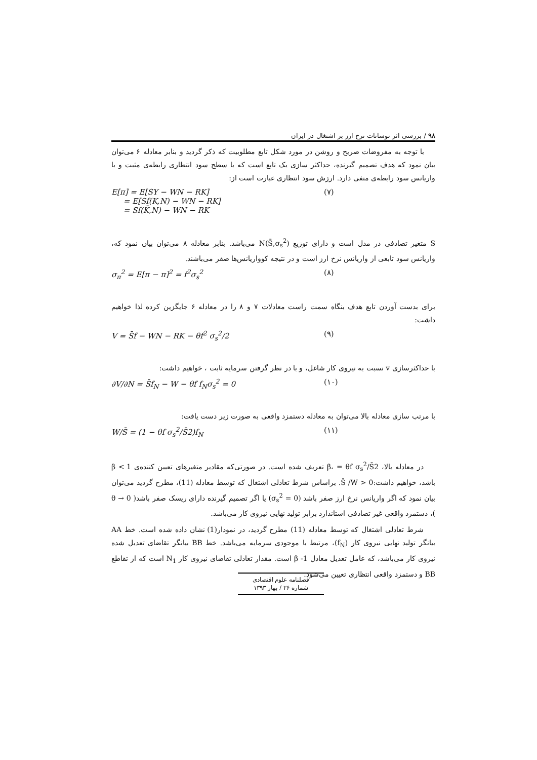۹۸ / بررسی اثر نوسانات نرخ ارز بر اشتغال در ایران
با توجه به مفروضات صریح و روشن در مورد شکل تابع مطلوبیت که ذکر گردید و بنابر معادله ۶ می‌توان بیان نمود که هدف تصمیم گیرنده، حداکثر سازی یک تابع است که با سطح سود انتظاری رابطه‌ی مثبت و با واریانس سود رابطه‌ی منفی دارد. ارزش سود انتظاری عبارت است از:
E[π] = E[SY − WN − RK]
= E[Sf(K,N) − WN − RK]
= Sf(K̄,N) − WN − RK (۷)
S متغیر تصادفی در مدل است و دارای توزیع N(S̄,σ<sub>s</sub><sup>2</sup>) می‌باشد. بنابر معادله ۸ می‌توان بیان نمود که، واریانس سود تابعی از واریانس نرخ ارز است و در نتیجه کوواریانس‌ها صفر می‌باشند.
σ<sub>π</sub><sup>2</sup> = E[π − π]<sup>2</sup> = f<sup>2</sup>σ<sub>s</sub><sup>2</sup> (۸)
برای بدست آوردن تابع هدف بنگاه سمت راست معادلات ۷ و ۸ را در معادله ۶ جایگزین کرده لذا خواهیم داشت:
V = S̄f − WN − RK − θf<sup>2</sup> σ<sub>s</sub><sup>2</sup>/2 (۹)
با حداکثرسازی v نسبت به نیروی کار شاغل، و با در نظر گرفتن سرمایه ثابت ، خواهیم داشت:
∂V/∂N = S̄f<sub>N</sub> − W − θf f<sub>N</sub>σ<sub>s</sub><sup>2</sup> = 0 (۱۰)
با مرتب سازی معادله بالا می‌توان به معادله دستمزد واقعی به صورت زیر دست یافت:
W/S̄ = (1 − θf σ<sub>s</sub><sup>2</sup>/S̄2)f<sub>N</sub> (۱۱)
در معادله بالا، β، = θf σ<sub>s</sub><sup>2</sup>/S̄2 تعریف شده است. در صورتی‌که مقادیر متغیرهای تعیین کننده‌ی β < 1 باشد، خواهیم داشت:0 < S̄ /W. براساس شرط تعادلی اشتغال که توسط معادله (11)، مطرح گردید می‌توان بیان نمود که اگر واریانس نرخ ارز صفر باشد (σ<sub>s</sub><sup>2</sup> = 0) یا اگر تصمیم گیرنده دارای ریسک صفر باشد( θ → 0 )، دستمزد واقعی غیر تصادفی استاندارد برابر تولید نهایی نیروی کار می‌باشد.
شرط تعادلی اشتغال که توسط معادله (11) مطرح گردید، در نمودار(1) نشان داده شده است. خط AA بیانگر تولید نهایی نیروی کار (f<sub>N</sub>)، مرتبط با موجودی سرمایه می‌باشد. خط BB بیانگر تقاضای تعدیل شده نیروی کار می‌باشد، که عامل تعدیل معادل β -1 است. مقدار تعادلی تقاضای نیروی کار N<sub>1</sub> است که از تقاطع BB و دستمزد واقعی انتظاری تعیین می‌شود.
فصلنامه علوم اقتصادی
شماره ۲۶ / بهار ۱۳۹۳